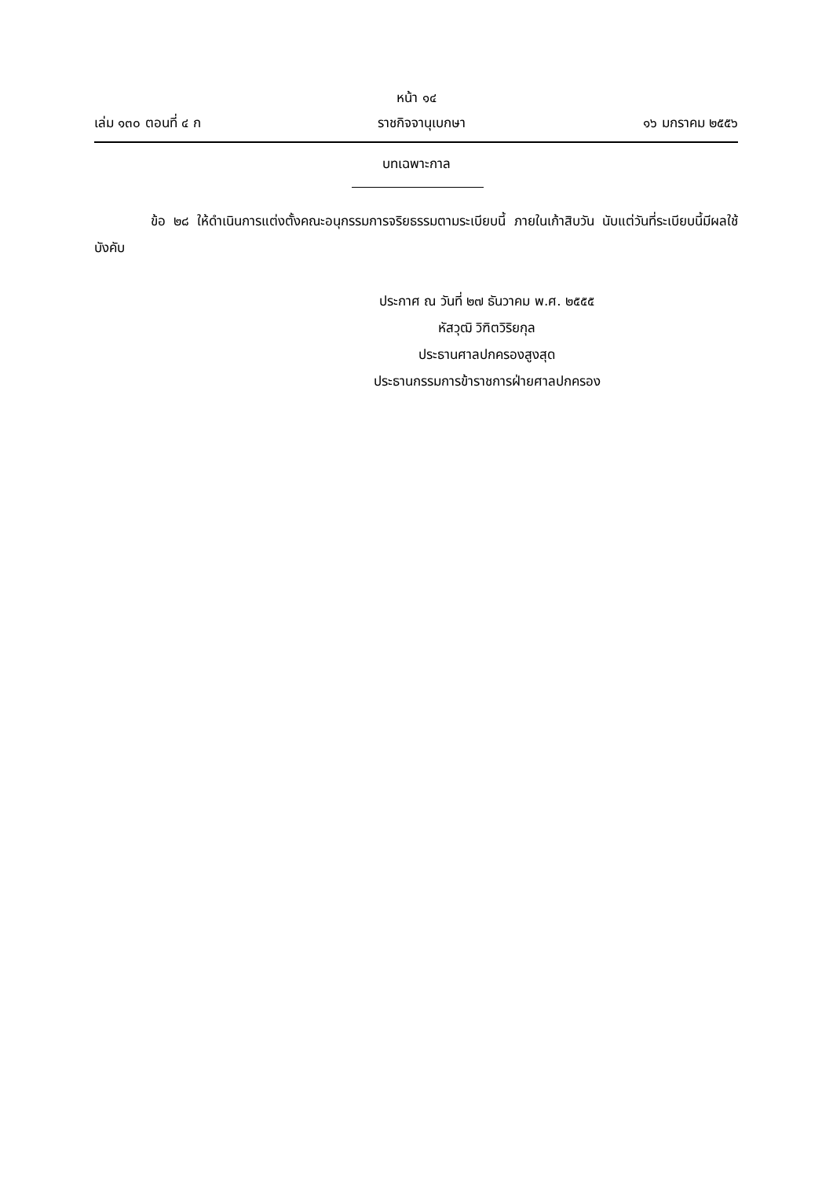หน้า ๑๔
เล่ม ๑๓๐ ตอนที่ ๔ ก ราชกิจจานุเบกษา ๑๖ มกราคม ๒๕๕๖
บทเฉพาะกาล
ข้อ ๒๘ ให้ดำเนินการแต่งตั้งคณะอนุกรรมการจริยธรรมตามระเบียบนี้ ภายในเก้าสิบวัน นับแต่วันที่ระเบียบนี้มีผลใช้บังคับ
ประกาศ ณ วันที่ ๒๗ ธันวาคม พ.ศ. ๒๕๕๕
หัสวุฒิ วิฑิตวิริยกุล
ประธานศาลปกครองสูงสุด
ประธานกรรมการข้าราชการฝ่ายศาลปกครอง